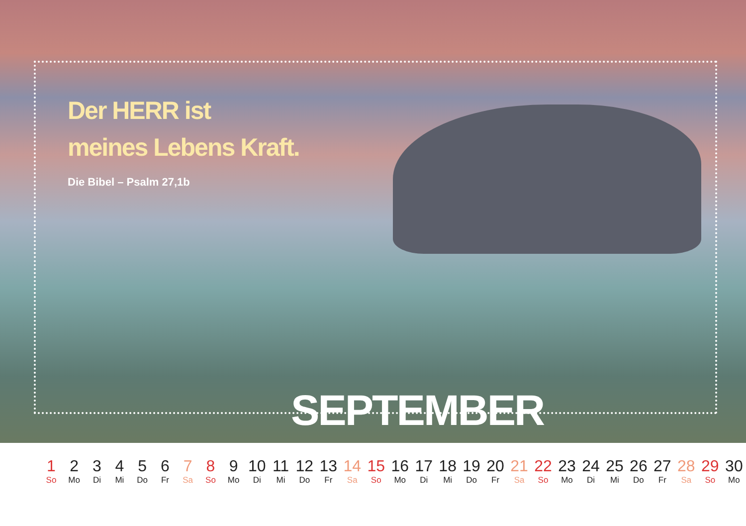Der HERR ist
meines Lebens Kraft.
Die Bibel – Psalm 27,1b
SEPTEMBER
| 1 | 2 | 3 | 4 | 5 | 6 | 7 | 8 | 9 | 10 | 11 | 12 | 13 | 14 | 15 | 16 | 17 | 18 | 19 | 20 | 21 | 22 | 23 | 24 | 25 | 26 | 27 | 28 | 29 | 30 |
| So | Mo | Di | Mi | Do | Fr | Sa | So | Mo | Di | Mi | Do | Fr | Sa | So | Mo | Di | Mi | Do | Fr | Sa | So | Mo | Di | Mi | Do | Fr | Sa | So | Mo |